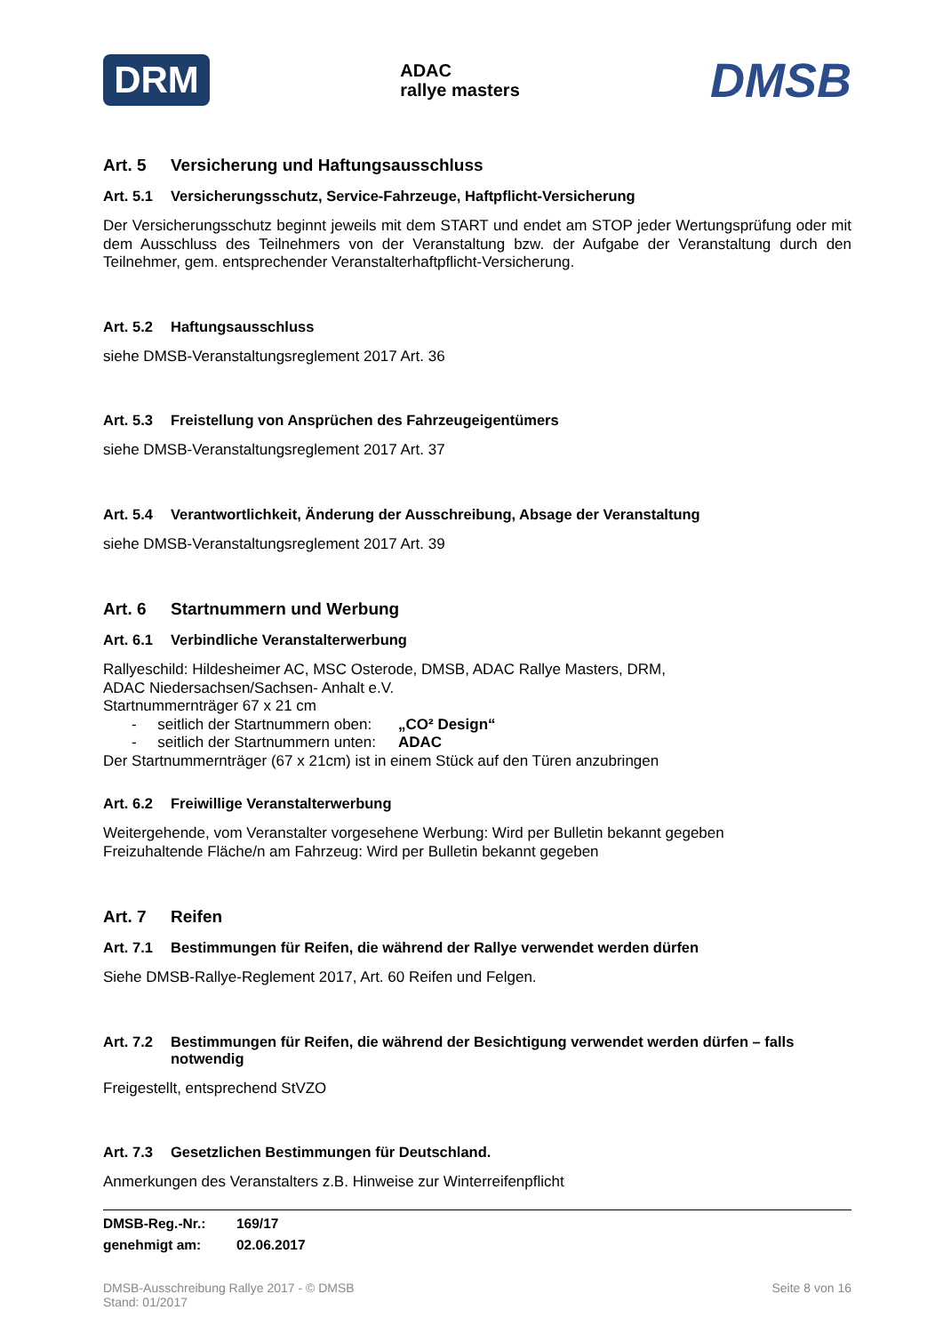DRM
ADAC
rallye masters
DMSB
Art. 5 Versicherung und Haftungsausschluss
Art. 5.1 Versicherungsschutz, Service-Fahrzeuge, Haftpflicht-Versicherung
Der Versicherungsschutz beginnt jeweils mit dem START und endet am STOP jeder Wertungsprüfung oder mit dem Ausschluss des Teilnehmers von der Veranstaltung bzw. der Aufgabe der Veranstaltung durch den Teilnehmer, gem. entsprechender Veranstalterhaftpflicht-Versicherung.
Art. 5.2 Haftungsausschluss
siehe DMSB-Veranstaltungsreglement 2017 Art. 36
Art. 5.3 Freistellung von Ansprüchen des Fahrzeugeigentümers
siehe DMSB-Veranstaltungsreglement 2017 Art. 37
Art. 5.4 Verantwortlichkeit, Änderung der Ausschreibung, Absage der Veranstaltung
siehe DMSB-Veranstaltungsreglement 2017 Art. 39
Art. 6 Startnummern und Werbung
Art. 6.1 Verbindliche Veranstalterwerbung
Rallyeschild: Hildesheimer AC, MSC Osterode, DMSB, ADAC Rallye Masters, DRM,
ADAC Niedersachsen/Sachsen- Anhalt e.V.
Startnummernträger 67 x 21 cm
- seitlich der Startnummern oben: „CO² Design“
- seitlich der Startnummern unten: ADAC
Der Startnummernträger (67 x 21cm) ist in einem Stück auf den Türen anzubringen
Art. 6.2 Freiwillige Veranstalterwerbung
Weitergehende, vom Veranstalter vorgesehene Werbung: Wird per Bulletin bekannt gegeben
Freizuhaltende Fläche/n am Fahrzeug: Wird per Bulletin bekannt gegeben
Art. 7 Reifen
Art. 7.1 Bestimmungen für Reifen, die während der Rallye verwendet werden dürfen
Siehe DMSB-Rallye-Reglement 2017, Art. 60 Reifen und Felgen.
Art. 7.2 Bestimmungen für Reifen, die während der Besichtigung verwendet werden dürfen – falls notwendig
Freigestellt, entsprechend StVZO
Art. 7.3 Gesetzlichen Bestimmungen für Deutschland.
Anmerkungen des Veranstalters z.B. Hinweise zur Winterreifenpflicht
DMSB-Reg.-Nr.: 169/17
genehmigt am: 02.06.2017
DMSB-Ausschreibung Rallye 2017 - © DMSB
Stand: 01/2017
Seite 8 von 16